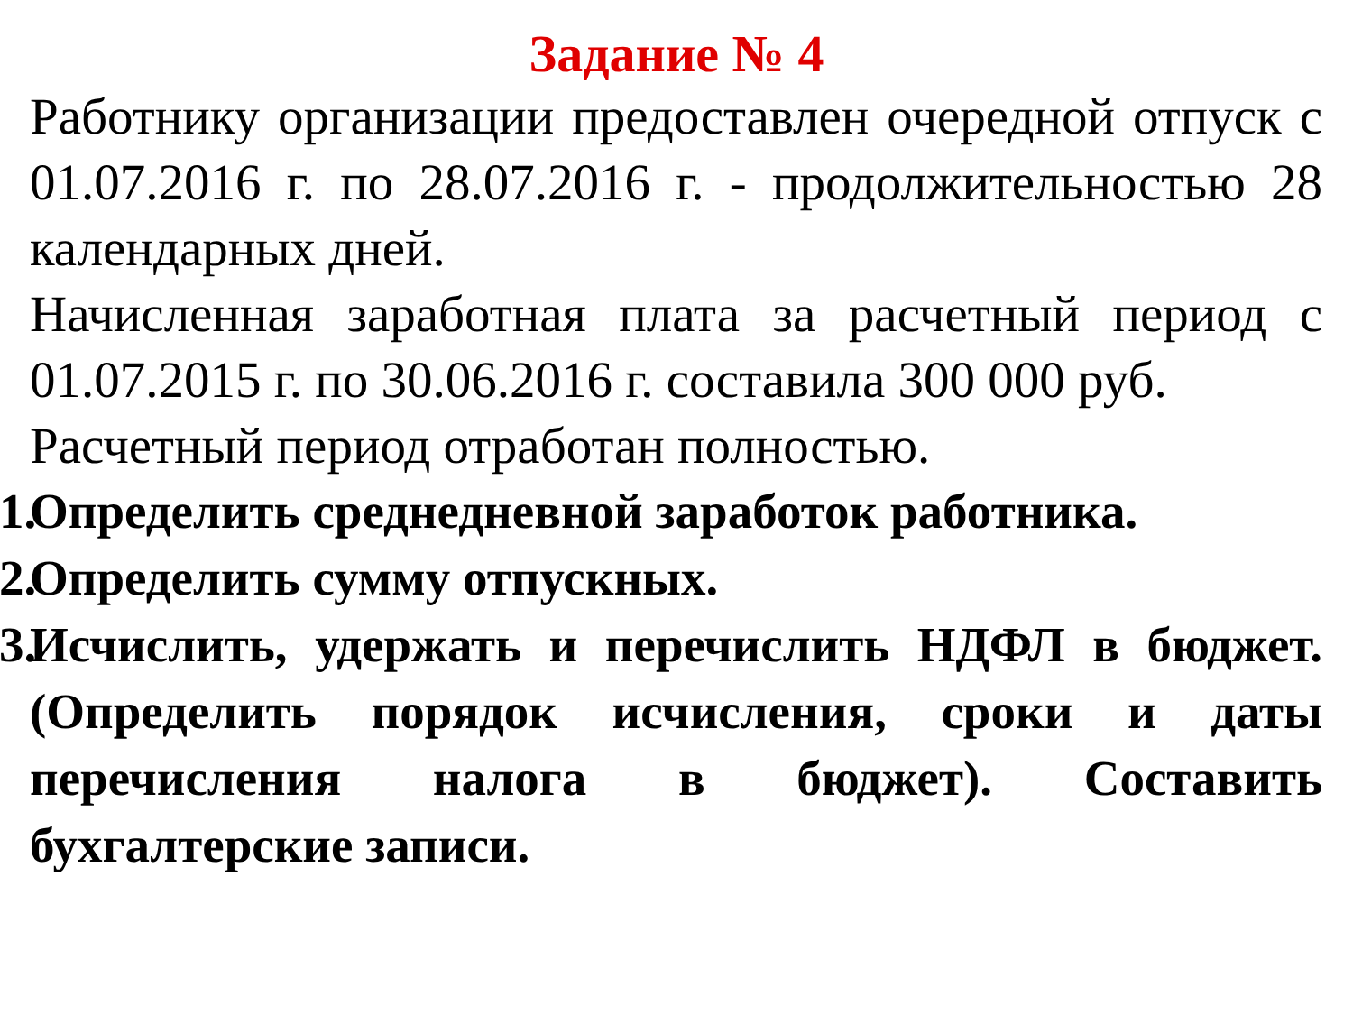Задание № 4
Работнику организации предоставлен очередной отпуск с 01.07.2016 г. по 28.07.2016 г. - продолжительностью 28 календарных дней.
Начисленная заработная плата за расчетный период с 01.07.2015 г. по 30.06.2016 г. составила 300 000 руб.
Расчетный период отработан полностью.
1. Определить среднедневной заработок работника.
2. Определить сумму отпускных.
3. Исчислить, удержать и перечислить НДФЛ в бюджет. (Определить порядок исчисления, сроки и даты перечисления налога в бюджет). Составить бухгалтерские записи.